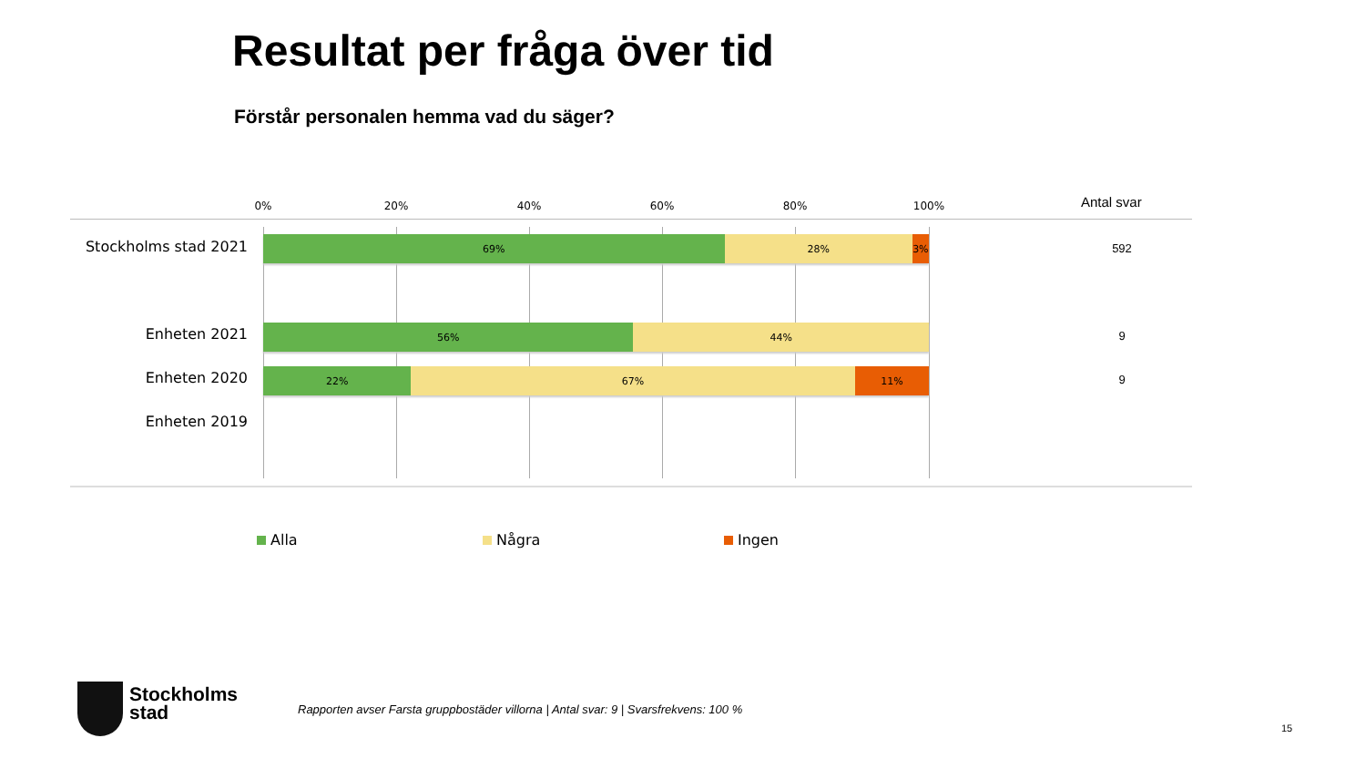Resultat per fråga över tid
Förstår personalen hemma vad du säger?
0% 20% 40% 60% 80% 100% Antal svar
Stockholms stad 2021
69% 28% 3%
592
Enheten 2021
56% 44% 9
Enheten 2020
22% 67% 11% 9
Enheten 2019
Alla Några Ingen
Stockholms
stad
Rapporten avser Farsta gruppbostäder villorna | Antal svar: 9 | Svarsfrekvens: 100 %
15